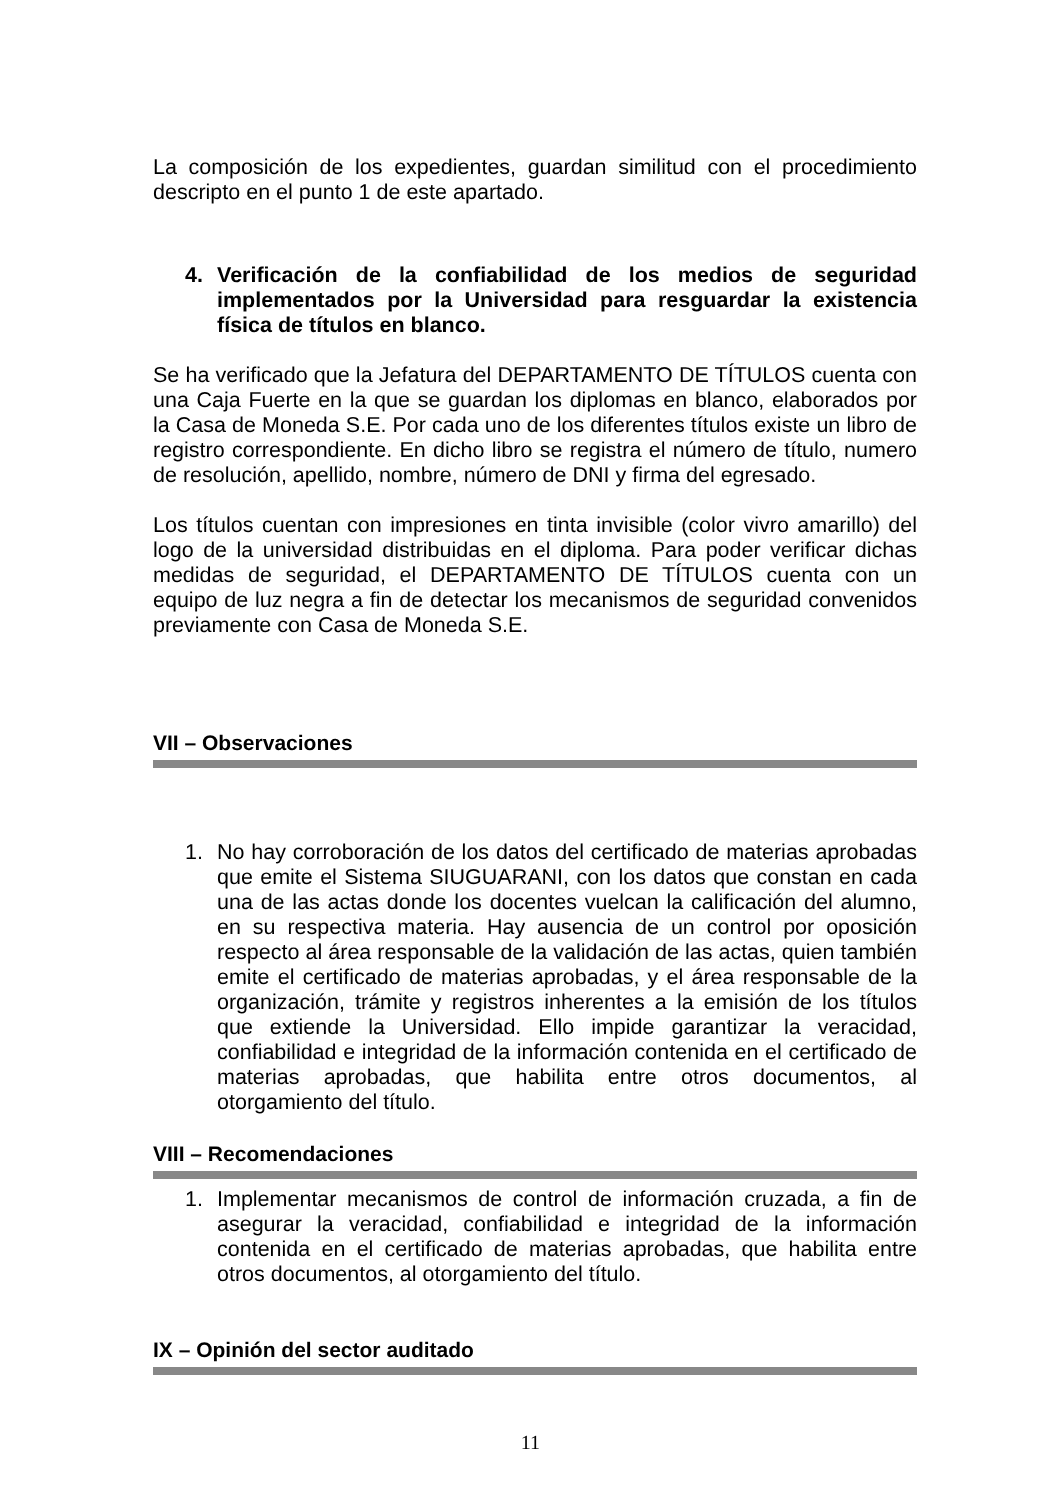La composición de los expedientes, guardan similitud con el procedimiento descripto en el punto 1 de este apartado.
4. Verificación de la confiabilidad de los medios de seguridad implementados por la Universidad para resguardar la existencia física de títulos en blanco.
Se ha verificado que la Jefatura del DEPARTAMENTO DE TÍTULOS cuenta con una Caja Fuerte en la que se guardan los diplomas en blanco, elaborados por la Casa de Moneda S.E. Por cada uno de los diferentes títulos existe un libro de registro correspondiente. En dicho libro se registra el número de título, numero de resolución, apellido, nombre, número de DNI y firma del egresado.
Los títulos cuentan con impresiones en tinta invisible (color vivro amarillo) del logo de la universidad distribuidas en el diploma. Para poder verificar dichas medidas de seguridad, el DEPARTAMENTO DE TÍTULOS cuenta con un equipo de luz negra a fin de detectar los mecanismos de seguridad convenidos previamente con Casa de Moneda S.E.
VII – Observaciones
1. No hay corroboración de los datos del certificado de materias aprobadas que emite el Sistema SIUGUARANI, con los datos que constan en cada una de las actas donde los docentes vuelcan la calificación del alumno, en su respectiva materia. Hay ausencia de un control por oposición respecto al área responsable de la validación de las actas, quien también emite el certificado de materias aprobadas, y el área responsable de la organización, trámite y registros inherentes a la emisión de los títulos que extiende la Universidad. Ello impide garantizar la veracidad, confiabilidad e integridad de la información contenida en el certificado de materias aprobadas, que habilita entre otros documentos, al otorgamiento del título.
VIII – Recomendaciones
1. Implementar mecanismos de control de información cruzada, a fin de asegurar la veracidad, confiabilidad e integridad de la información contenida en el certificado de materias aprobadas, que habilita entre otros documentos, al otorgamiento del título.
IX – Opinión del sector auditado
11